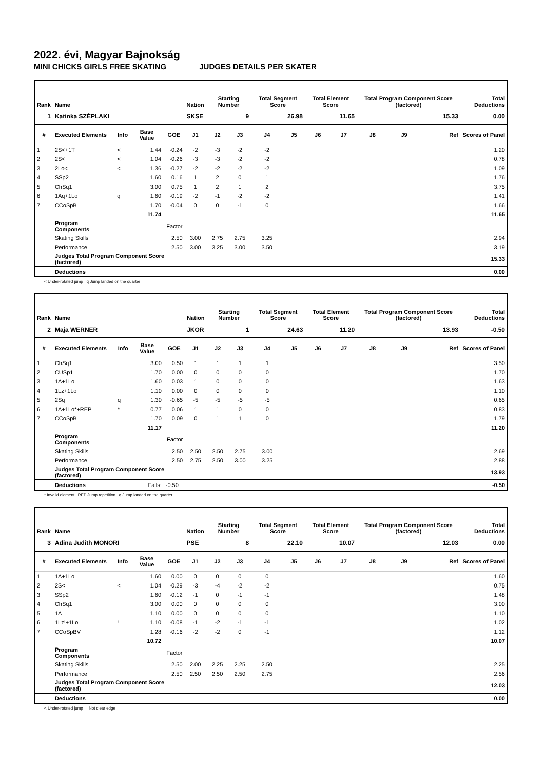2022. évi, Magyar Bajnokság
MINI CHICKS GIRLS FREE SKATING JUDGES DETAILS PER SKATER
| Rank | Name | | | | Nation | Starting Number | | Total Segment Score | | Total Element Score | | Total Program Component Score (factored) | | | Total Deductions |
| --- | --- | --- | --- | --- | --- | --- | --- | --- | --- | --- | --- | --- | --- | --- | --- |
| 1 | Katinka SZÉPLAKI | | | | SKSE | 9 | | 26.98 | | 11.65 | | 15.33 | | | 0.00 |
| # | Executed Elements | Info | Base Value | GOE | J1 | J2 | J3 | J4 | J5 | J6 | J7 | J8 | J9 | Ref | Scores of Panel |
| 1 | 2S<+1T | < | 1.44 | -0.24 | -2 | -3 | -2 | -2 | | | | | | | 1.20 |
| 2 | 2S< | < | 1.04 | -0.26 | -3 | -3 | -2 | -2 | | | | | | | 0.78 |
| 3 | 2Lo< | < | 1.36 | -0.27 | -2 | -2 | -2 | -2 | | | | | | | 1.09 |
| 4 | SSp2 | | 1.60 | 0.16 | 1 | 2 | 0 | 1 | | | | | | | 1.76 |
| 5 | ChSq1 | | 3.00 | 0.75 | 1 | 2 | 1 | 2 | | | | | | | 3.75 |
| 6 | 1Aq+1Lo | q | 1.60 | -0.19 | -2 | -1 | -2 | -2 | | | | | | | 1.41 |
| 7 | CCoSpB | | 1.70 | -0.04 | 0 | 0 | -1 | 0 | | | | | | | 1.66 |
| | | | 11.74 | | | | | | | | | | | | 11.65 |
| | Program Components | | | Factor | | | | | | | | | | | |
| | Skating Skills | | | 2.50 | 3.00 | 2.75 | 2.75 | 3.25 | | | | | | | 2.94 |
| | Performance | | | 2.50 | 3.00 | 3.25 | 3.00 | 3.50 | | | | | | | 3.19 |
| | Judges Total Program Component Score (factored) | | | | | | | | | | | | | | 15.33 |
| | Deductions | | | | | | | | | | | | | | 0.00 |
< Under-rotated jump q Jump landed on the quarter
| Rank | Name | | | | Nation | Starting Number | | Total Segment Score | | Total Element Score | | Total Program Component Score (factored) | | | Total Deductions |
| --- | --- | --- | --- | --- | --- | --- | --- | --- | --- | --- | --- | --- | --- | --- | --- |
| 2 | Maja WERNER | | | | JKOR | 1 | | 24.63 | | 11.20 | | 13.93 | | | -0.50 |
| # | Executed Elements | Info | Base Value | GOE | J1 | J2 | J3 | J4 | J5 | J6 | J7 | J8 | J9 | Ref | Scores of Panel |
| 1 | ChSq1 | | 3.00 | 0.50 | 1 | 1 | 1 | 1 | | | | | | | 3.50 |
| 2 | CUSp1 | | 1.70 | 0.00 | 0 | 0 | 0 | 0 | | | | | | | 1.70 |
| 3 | 1A+1Lo | | 1.60 | 0.03 | 1 | 0 | 0 | 0 | | | | | | | 1.63 |
| 4 | 1Lz+1Lo | | 1.10 | 0.00 | 0 | 0 | 0 | 0 | | | | | | | 1.10 |
| 5 | 2Sq | q | 1.30 | -0.65 | -5 | -5 | -5 | -5 | | | | | | | 0.65 |
| 6 | 1A+1Lo*+REP | * | 0.77 | 0.06 | 1 | 1 | 0 | 0 | | | | | | | 0.83 |
| 7 | CCoSpB | | 1.70 | 0.09 | 0 | 1 | 1 | 0 | | | | | | | 1.79 |
| | | | 11.17 | | | | | | | | | | | | 11.20 |
| | Program Components | | | Factor | | | | | | | | | | | |
| | Skating Skills | | | 2.50 | 2.50 | 2.50 | 2.75 | 3.00 | | | | | | | 2.69 |
| | Performance | | | 2.50 | 2.75 | 2.50 | 3.00 | 3.25 | | | | | | | 2.88 |
| | Judges Total Program Component Score (factored) | | | | | | | | | | | | | | 13.93 |
| | Deductions | | Falls: | -0.50 | | | | | | | | | | | -0.50 |
* Invalid element REP Jump repetition q Jump landed on the quarter
| Rank | Name | | | | Nation | Starting Number | | Total Segment Score | | Total Element Score | | Total Program Component Score (factored) | | | Total Deductions |
| --- | --- | --- | --- | --- | --- | --- | --- | --- | --- | --- | --- | --- | --- | --- | --- |
| 3 | Adina Judith MONORI | | | | PSE | 8 | | 22.10 | | 10.07 | | 12.03 | | | 0.00 |
| # | Executed Elements | Info | Base Value | GOE | J1 | J2 | J3 | J4 | J5 | J6 | J7 | J8 | J9 | Ref | Scores of Panel |
| 1 | 1A+1Lo | | 1.60 | 0.00 | 0 | 0 | 0 | 0 | | | | | | | 1.60 |
| 2 | 2S< | < | 1.04 | -0.29 | -3 | -4 | -2 | -2 | | | | | | | 0.75 |
| 3 | SSp2 | | 1.60 | -0.12 | -1 | 0 | -1 | -1 | | | | | | | 1.48 |
| 4 | ChSq1 | | 3.00 | 0.00 | 0 | 0 | 0 | 0 | | | | | | | 3.00 |
| 5 | 1A | | 1.10 | 0.00 | 0 | 0 | 0 | 0 | | | | | | | 1.10 |
| 6 | 1Lz!+1Lo | ! | 1.10 | -0.08 | -1 | -2 | -1 | -1 | | | | | | | 1.02 |
| 7 | CCoSpBV | | 1.28 | -0.16 | -2 | -2 | 0 | -1 | | | | | | | 1.12 |
| | | | 10.72 | | | | | | | | | | | | 10.07 |
| | Program Components | | | Factor | | | | | | | | | | | |
| | Skating Skills | | | 2.50 | 2.00 | 2.25 | 2.25 | 2.50 | | | | | | | 2.25 |
| | Performance | | | 2.50 | 2.50 | 2.50 | 2.50 | 2.75 | | | | | | | 2.56 |
| | Judges Total Program Component Score (factored) | | | | | | | | | | | | | | 12.03 |
| | Deductions | | | | | | | | | | | | | | 0.00 |
< Under-rotated jump ! Not clear edge